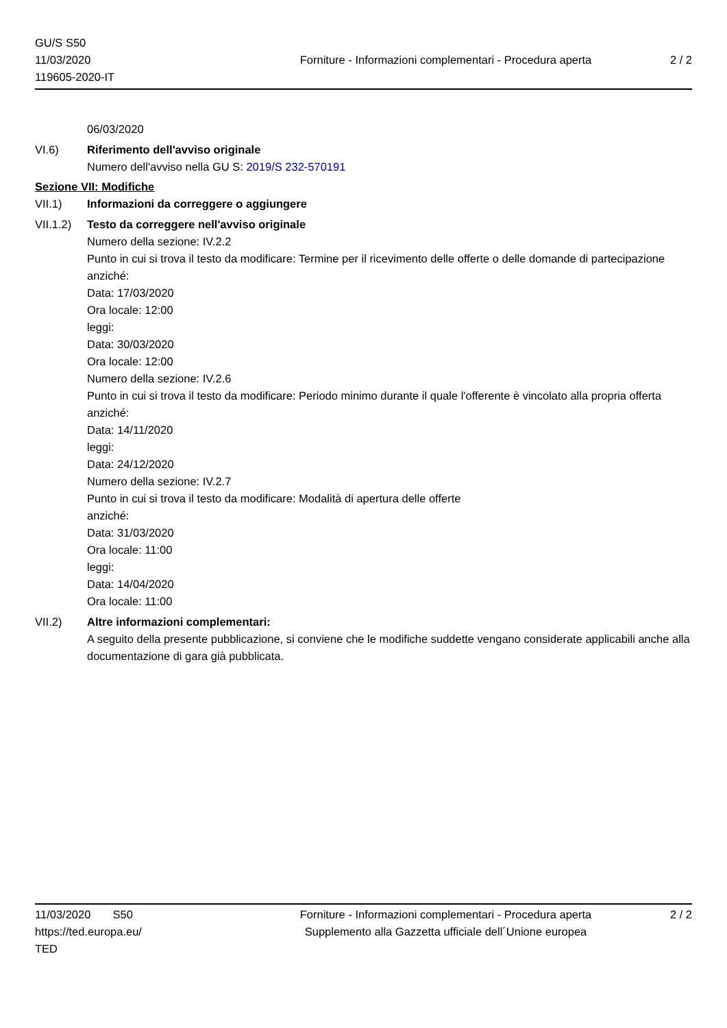GU/S S50
11/03/2020
119605-2020-IT
Forniture - Informazioni complementari - Procedura aperta
2 / 2
06/03/2020
VI.6) Riferimento dell'avviso originale
Numero dell'avviso nella GU S: 2019/S 232-570191
Sezione VII: Modifiche
VII.1) Informazioni da correggere o aggiungere
VII.1.2)
Testo da correggere nell'avviso originale
Numero della sezione: IV.2.2
Punto in cui si trova il testo da modificare: Termine per il ricevimento delle offerte o delle domande di partecipazione
anziché:
Data: 17/03/2020
Ora locale: 12:00
leggi:
Data: 30/03/2020
Ora locale: 12:00
Numero della sezione: IV.2.6
Punto in cui si trova il testo da modificare: Periodo minimo durante il quale l'offerente è vincolato alla propria offerta
anziché:
Data: 14/11/2020
leggi:
Data: 24/12/2020
Numero della sezione: IV.2.7
Punto in cui si trova il testo da modificare: Modalità di apertura delle offerte
anziché:
Data: 31/03/2020
Ora locale: 11:00
leggi:
Data: 14/04/2020
Ora locale: 11:00
VII.2) Altre informazioni complementari:
A seguito della presente pubblicazione, si conviene che le modifiche suddette vengano considerate applicabili anche alla documentazione di gara già pubblicata.
11/03/2020 S50
https://ted.europa.eu/
TED
Forniture - Informazioni complementari - Procedura aperta
Supplemento alla Gazzetta ufficiale dell´Unione europea
2 / 2